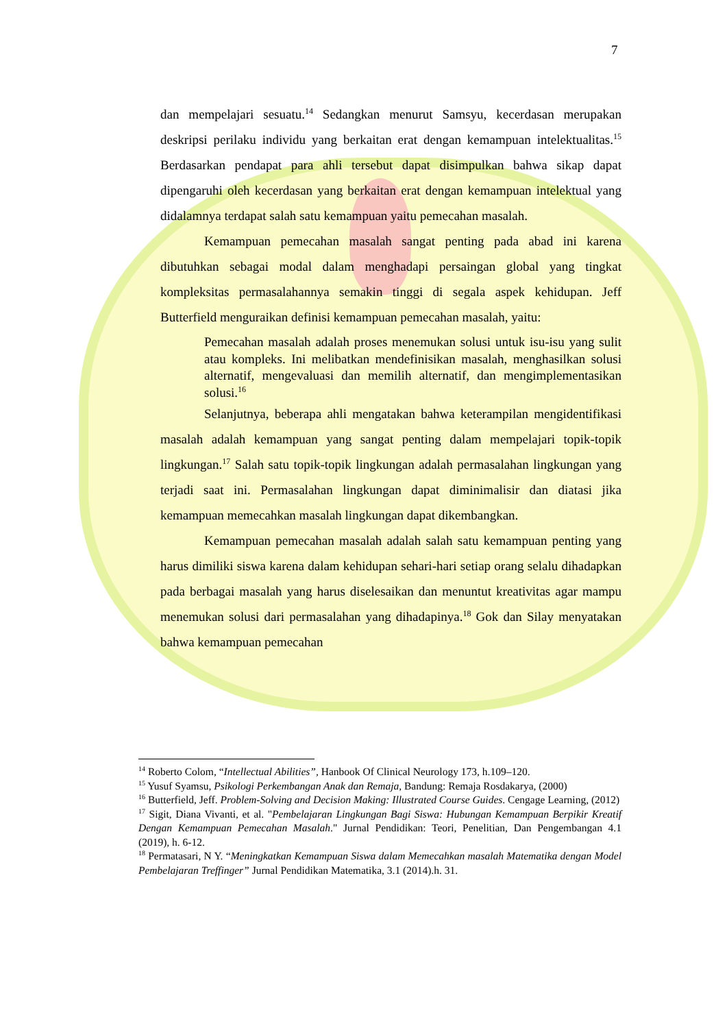7
dan mempelajari sesuatu.<sup>14</sup> Sedangkan menurut Samsyu, kecerdasan merupakan deskripsi perilaku individu yang berkaitan erat dengan kemampuan intelektualitas.<sup>15</sup> Berdasarkan pendapat para ahli tersebut dapat disimpulkan bahwa sikap dapat dipengaruhi oleh kecerdasan yang berkaitan erat dengan kemampuan intelektual yang didalamnya terdapat salah satu kemampuan yaitu pemecahan masalah.
Kemampuan pemecahan masalah sangat penting pada abad ini karena dibutuhkan sebagai modal dalam menghadapi persaingan global yang tingkat kompleksitas permasalahannya semakin tinggi di segala aspek kehidupan. Jeff Butterfield menguraikan definisi kemampuan pemecahan masalah, yaitu:
Pemecahan masalah adalah proses menemukan solusi untuk isu-isu yang sulit atau kompleks. Ini melibatkan mendefinisikan masalah, menghasilkan solusi alternatif, mengevaluasi dan memilih alternatif, dan mengimplementasikan solusi.<sup>16</sup>
Selanjutnya, beberapa ahli mengatakan bahwa keterampilan mengidentifikasi masalah adalah kemampuan yang sangat penting dalam mempelajari topik-topik lingkungan.<sup>17</sup> Salah satu topik-topik lingkungan adalah permasalahan lingkungan yang terjadi saat ini. Permasalahan lingkungan dapat diminimalisir dan diatasi jika kemampuan memecahkan masalah lingkungan dapat dikembangkan.
Kemampuan pemecahan masalah adalah salah satu kemampuan penting yang harus dimiliki siswa karena dalam kehidupan sehari-hari setiap orang selalu dihadapkan pada berbagai masalah yang harus diselesaikan dan menuntut kreativitas agar mampu menemukan solusi dari permasalahan yang dihadapinya.<sup>18</sup> Gok dan Silay menyatakan bahwa kemampuan pemecahan
<sup>14</sup> Roberto Colom, “Intellectual Abilities”, Hanbook Of Clinical Neurology 173, h.109–120.
<sup>15</sup> Yusuf Syamsu, Psikologi Perkembangan Anak dan Remaja, Bandung: Remaja Rosdakarya, (2000)
<sup>16</sup> Butterfield, Jeff. Problem-Solving and Decision Making: Illustrated Course Guides. Cengage Learning, (2012)
<sup>17</sup> Sigit, Diana Vivanti, et al. "Pembelajaran Lingkungan Bagi Siswa: Hubungan Kemampuan Berpikir Kreatif Dengan Kemampuan Pemecahan Masalah." Jurnal Pendidikan: Teori, Penelitian, Dan Pengembangan 4.1 (2019), h. 6-12.
<sup>18</sup> Permatasari, N Y. “Meningkatkan Kemampuan Siswa dalam Memecahkan masalah Matematika dengan Model Pembelajaran Treffinger” Jurnal Pendidikan Matematika, 3.1 (2014).h. 31.